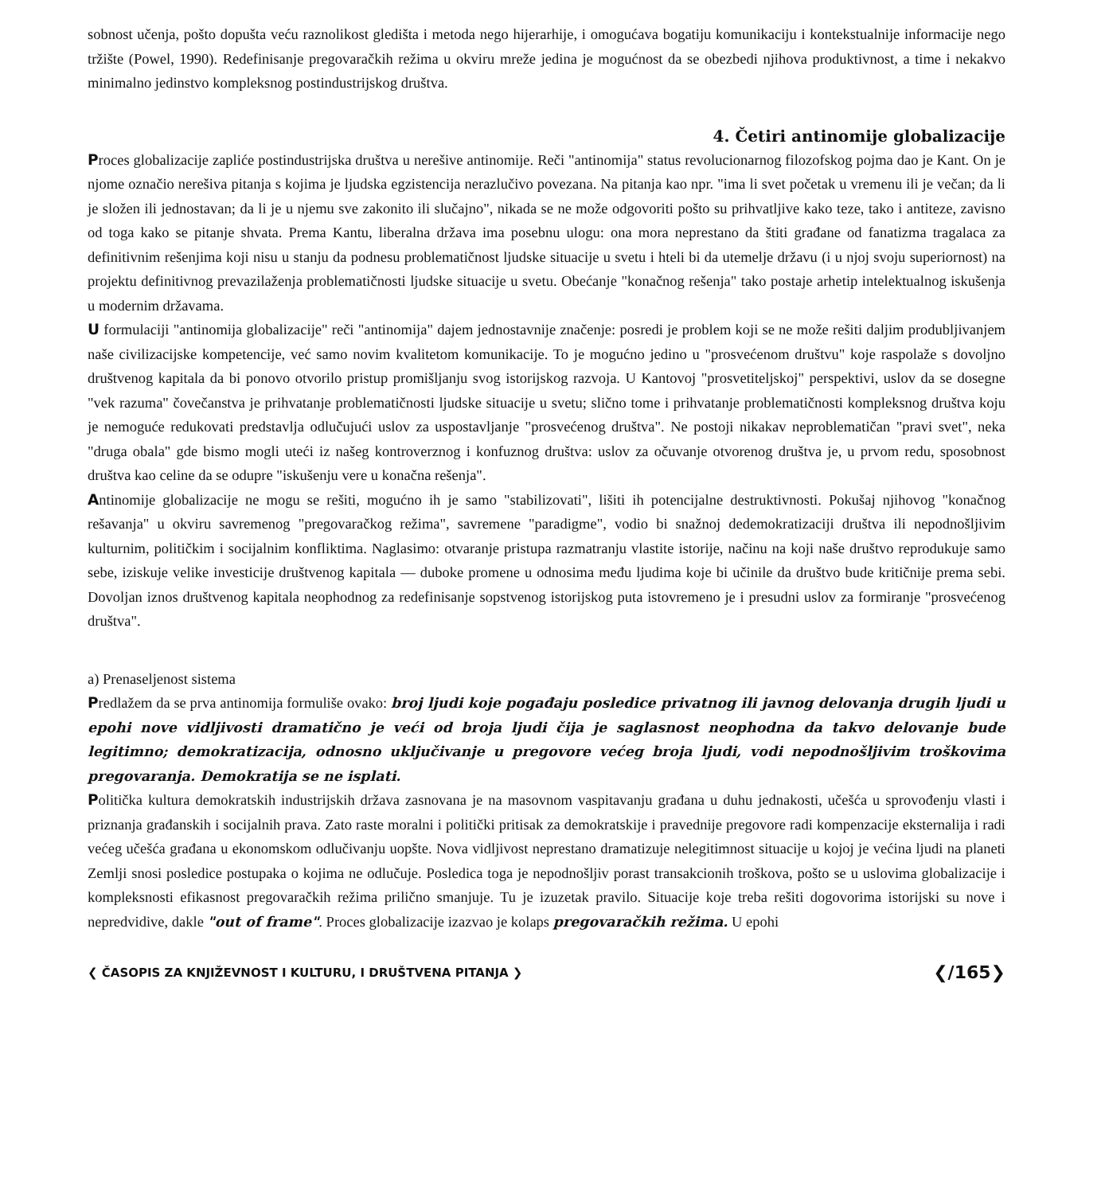sobnost učenja, pošto dopušta veću raznolikost gledišta i metoda nego hijerarhije, i omogućava bogatiju komunikaciju i kontekstualnije informacije nego tržište (Powel, 1990). Redefinisanje pregovaračkih režima u okviru mreže jedina je mogućnost da se obezbedi njihova produktivnost, a time i nekakvo minimalno jedinstvo kompleksnog postindustrijskog društva.
4. Četiri antinomije globalizacije
Proces globalizacije zapliće postindustrijska društva u nerešive antinomije. Reči "antinomija" status revolucionarnog filozofskog pojma dao je Kant. On je njome označio nerešiva pitanja s kojima je ljudska egzistencija nerazlučivo povezana. Na pitanja kao npr. "ima li svet početak u vremenu ili je večan; da li je složen ili jednostavan; da li je u njemu sve zakonito ili slučajno", nikada se ne može odgovoriti pošto su prihvatljive kako teze, tako i antiteze, zavisno od toga kako se pitanje shvata. Prema Kantu, liberalna država ima posebnu ulogu: ona mora neprestano da štiti građane od fanatizma tragalaca za definitivnim rešenjima koji nisu u stanju da podnesu problematičnost ljudske situacije u svetu i hteli bi da utemelje državu (i u njoj svoju superiornost) na projektu definitivnog prevazilaženja problematičnosti ljudske situacije u svetu. Obećanje "konačnog rešenja" tako postaje arhetip intelektualnog iskušenja u modernim državama.
U formulaciji "antinomija globalizacije" reči "antinomija" dajem jednostavnije značenje: posredi je problem koji se ne može rešiti daljim produbljivanjem naše civilizacijske kompetencije, već samo novim kvalitetom komunikacije. To je mogućno jedino u "prosvećenom društvu" koje raspolaže s dovoljno društvenog kapitala da bi ponovo otvorilo pristup promišljanju svog istorijskog razvoja. U Kantovoj "prosvetiteljskoj" perspektivi, uslov da se dosegne "vek razuma" čovečanstva je prihvatanje problematičnosti ljudske situacije u svetu; slično tome i prihvatanje problematičnosti kompleksnog društva koju je nemoguće redukovati predstavlja odlučujući uslov za uspostavljanje "prosvećenog društva". Ne postoji nikakav neproblematičan "pravi svet", neka "druga obala" gde bismo mogli uteći iz našeg kontroverznog i konfuznog društva: uslov za očuvanje otvorenog društva je, u prvom redu, sposobnost društva kao celine da se odupre "iskušenju vere u konačna rešenja".
Antinomije globalizacije ne mogu se rešiti, mogućno ih je samo "stabilizovati", lišiti ih potencijalne destruktivnosti. Pokušaj njihovog "konačnog rešavanja" u okviru savremenog "pregovaračkog režima", savremene "paradigme", vodio bi snažnoj dedemokratizaciji društva ili nepodnošljivim kulturnim, političkim i socijalnim konfliktima. Naglasimo: otvaranje pristupa razmatranju vlastite istorije, načinu na koji naše društvo reprodukuje samo sebe, iziskuje velike investicije društvenog kapitala — duboke promene u odnosima među ljudima koje bi učinile da društvo bude kritičnije prema sebi. Dovoljan iznos društvenog kapitala neophodnog za redefinisanje sopstvenog istorijskog puta istovremeno je i presudni uslov za formiranje "prosvećenog društva".
a) Prenaseljenost sistema
Predlažem da se prva antinomija formuliše ovako: broj ljudi koje pogađaju posledice privatnog ili javnog delovanja drugih ljudi u epohi nove vidljivosti dramatično je veći od broja ljudi čija je saglasnost neophodna da takvo delovanje bude legitimno; demokratizacija, odnosno uključivanje u pregovore većeg broja ljudi, vodi nepodnošljivim troškovima pregovaranja. Demokratija se ne isplati.
Politička kultura demokratskih industrijskih država zasnovana je na masovnom vaspitavanju građana u duhu jednakosti, učešća u sprovođenju vlasti i priznanja građanskih i socijalnih prava. Zato raste moralni i politički pritisak za demokratskije i pravednije pregovore radi kompenzacije eksternalija i radi većeg učešća građana u ekonomskom odlučivanju uopšte. Nova vidljivost neprestano dramatizuje nelegitimnost situacije u kojoj je većina ljudi na planeti Zemlji snosi posledice postupaka o kojima ne odlučuje. Posledica toga je nepodnošljiv porast transakcionih troškova, pošto se u uslovima globalizacije i kompleksnosti efikasnost pregovaračkih režima prilično smanjuje. Tu je izuzetak pravilo. Situacije koje treba rešiti dogovorima istorijski su nove i nepredvidive, dakle "out of frame". Proces globalizacije izazvao je kolaps pregovaračkih režima. U epohi
❮ ČASOPIS ZA KNJIŽEVNOST I KULTURU, I DRUŠTVENA PITANJA ❯ ❮/165❯